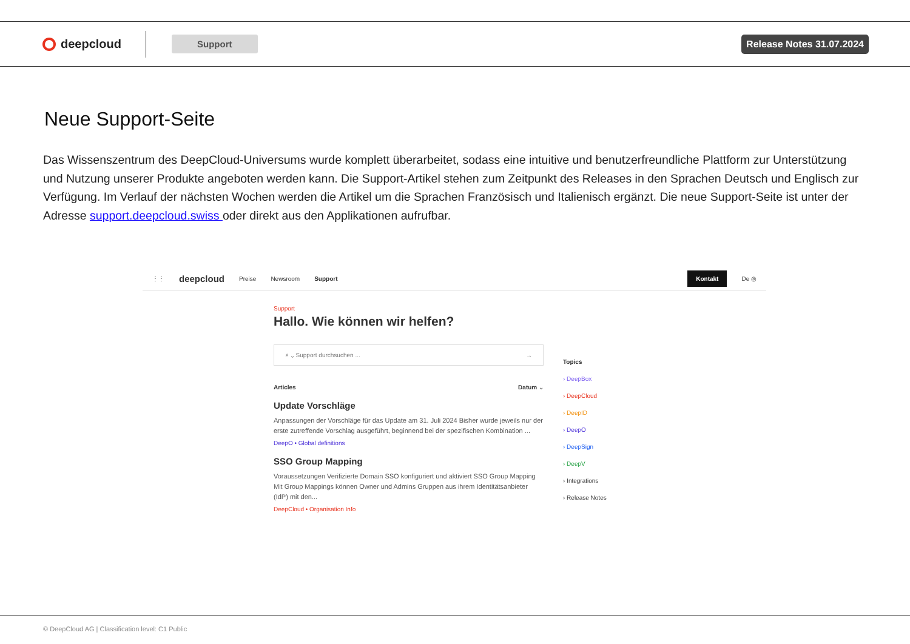deepcloud
Support Release Notes 31.07.2024
Neue Support-Seite
Das Wissenszentrum des DeepCloud-Universums wurde komplett überarbeitet, sodass eine intuitive und benutzerfreundliche Plattform zur Unterstützung und Nutzung unserer Produkte angeboten werden kann. Die Support-Artikel stehen zum Zeitpunkt des Releases in den Sprachen Deutsch und Englisch zur Verfügung. Im Verlauf der nächsten Wochen werden die Artikel um die Sprachen Französisch und Italienisch ergänzt. Die neue Support-Seite ist unter der Adresse support.deepcloud.swiss oder direkt aus den Applikationen aufrufbar.
⋮⋮ deepcloud Preise Newsroom Support Kontakt De ◎
Support
Hallo. Wie können wir helfen?
⌕ ⌄ Support durchsuchen ... →
Articles Datum ⌄
Update Vorschläge
Anpassungen der Vorschläge für das Update am 31. Juli 2024 Bisher wurde jeweils nur der erste zutreffende Vorschlag ausgeführt, beginnend bei der spezifischen Kombination ...
DeepO • Global definitions
SSO Group Mapping
Voraussetzungen Verifizierte Domain SSO konfiguriert und aktiviert SSO Group Mapping Mit Group Mappings können Owner und Admins Gruppen aus ihrem Identitätsanbieter (IdP) mit den...
DeepCloud • Organisation Info
Topics
› DeepBox
› DeepCloud
› DeepID
› DeepO
› DeepSign
› DeepV
› Integrations
› Release Notes
© DeepCloud AG | Classification level: C1 Public